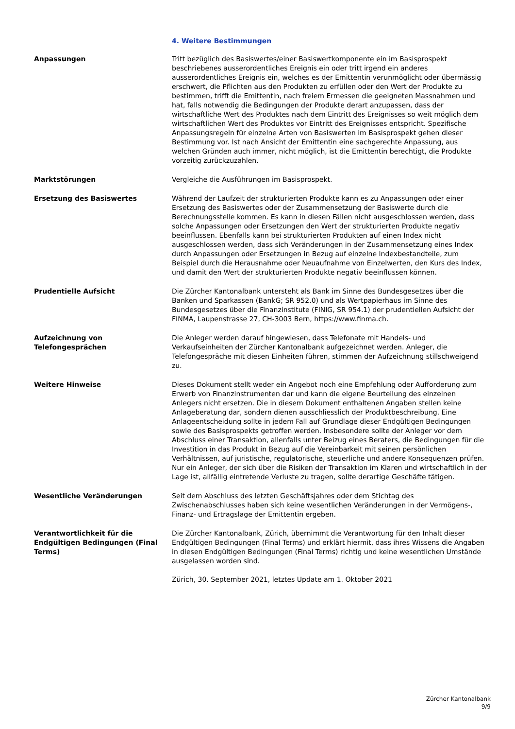4. Weitere Bestimmungen
Anpassungen Tritt bezüglich des Basiswertes/einer Basiswertkomponente ein im Basisprospekt beschriebenes ausserordentliches Ereignis ein oder tritt irgend ein anderes ausserordentliches Ereignis ein, welches es der Emittentin verunmöglicht oder übermässig erschwert, die Pflichten aus den Produkten zu erfüllen oder den Wert der Produkte zu bestimmen, trifft die Emittentin, nach freiem Ermessen die geeigneten Massnahmen und hat, falls notwendig die Bedingungen der Produkte derart anzupassen, dass der wirtschaftliche Wert des Produktes nach dem Eintritt des Ereignisses so weit möglich dem wirtschaftlichen Wert des Produktes vor Eintritt des Ereignisses entspricht. Spezifische Anpassungsregeln für einzelne Arten von Basiswerten im Basisprospekt gehen dieser Bestimmung vor. Ist nach Ansicht der Emittentin eine sachgerechte Anpassung, aus welchen Gründen auch immer, nicht möglich, ist die Emittentin berechtigt, die Produkte vorzeitig zurückzuzahlen.
Marktstörungen Vergleiche die Ausführungen im Basisprospekt.
Ersetzung des Basiswertes Während der Laufzeit der strukturierten Produkte kann es zu Anpassungen oder einer Ersetzung des Basiswertes oder der Zusammensetzung der Basiswerte durch die Berechnungsstelle kommen. Es kann in diesen Fällen nicht ausgeschlossen werden, dass solche Anpassungen oder Ersetzungen den Wert der strukturierten Produkte negativ beeinflussen. Ebenfalls kann bei strukturierten Produkten auf einen Index nicht ausgeschlossen werden, dass sich Veränderungen in der Zusammensetzung eines Index durch Anpassungen oder Ersetzungen in Bezug auf einzelne Indexbestandteile, zum Beispiel durch die Herausnahme oder Neuaufnahme von Einzelwerten, den Kurs des Index, und damit den Wert der strukturierten Produkte negativ beeinflussen können.
Prudentielle Aufsicht Die Zürcher Kantonalbank untersteht als Bank im Sinne des Bundesgesetzes über die Banken und Sparkassen (BankG; SR 952.0) und als Wertpapierhaus im Sinne des Bundesgesetzes über die Finanzinstitute (FINIG, SR 954.1) der prudentiellen Aufsicht der FINMA, Laupenstrasse 27, CH-3003 Bern, https://www.finma.ch.
Aufzeichnung von Telefongesprächen
Die Anleger werden darauf hingewiesen, dass Telefonate mit Handels- und Verkaufseinheiten der Zürcher Kantonalbank aufgezeichnet werden. Anleger, die Telefongespräche mit diesen Einheiten führen, stimmen der Aufzeichnung stillschweigend zu.
Weitere Hinweise Dieses Dokument stellt weder ein Angebot noch eine Empfehlung oder Aufforderung zum Erwerb von Finanzinstrumenten dar und kann die eigene Beurteilung des einzelnen Anlegers nicht ersetzen. Die in diesem Dokument enthaltenen Angaben stellen keine Anlageberatung dar, sondern dienen ausschliesslich der Produktbeschreibung. Eine Anlageentscheidung sollte in jedem Fall auf Grundlage dieser Endgültigen Bedingungen sowie des Basisprospekts getroffen werden. Insbesondere sollte der Anleger vor dem Abschluss einer Transaktion, allenfalls unter Beizug eines Beraters, die Bedingungen für die Investition in das Produkt in Bezug auf die Vereinbarkeit mit seinen persönlichen Verhältnissen, auf juristische, regulatorische, steuerliche und andere Konsequenzen prüfen. Nur ein Anleger, der sich über die Risiken der Transaktion im Klaren und wirtschaftlich in der Lage ist, allfällig eintretende Verluste zu tragen, sollte derartige Geschäfte tätigen.
Wesentliche Veränderungen Seit dem Abschluss des letzten Geschäftsjahres oder dem Stichtag des Zwischenabschlusses haben sich keine wesentlichen Veränderungen in der Vermögens-, Finanz- und Ertragslage der Emittentin ergeben.
Verantwortlichkeit für die Endgültigen Bedingungen (Final Terms)
Die Zürcher Kantonalbank, Zürich, übernimmt die Verantwortung für den Inhalt dieser Endgültigen Bedingungen (Final Terms) und erklärt hiermit, dass ihres Wissens die Angaben in diesen Endgültigen Bedingungen (Final Terms) richtig und keine wesentlichen Umstände ausgelassen worden sind.
Zürich, 30. September 2021, letztes Update am 1. Oktober 2021
Zürcher Kantonalbank
9/9